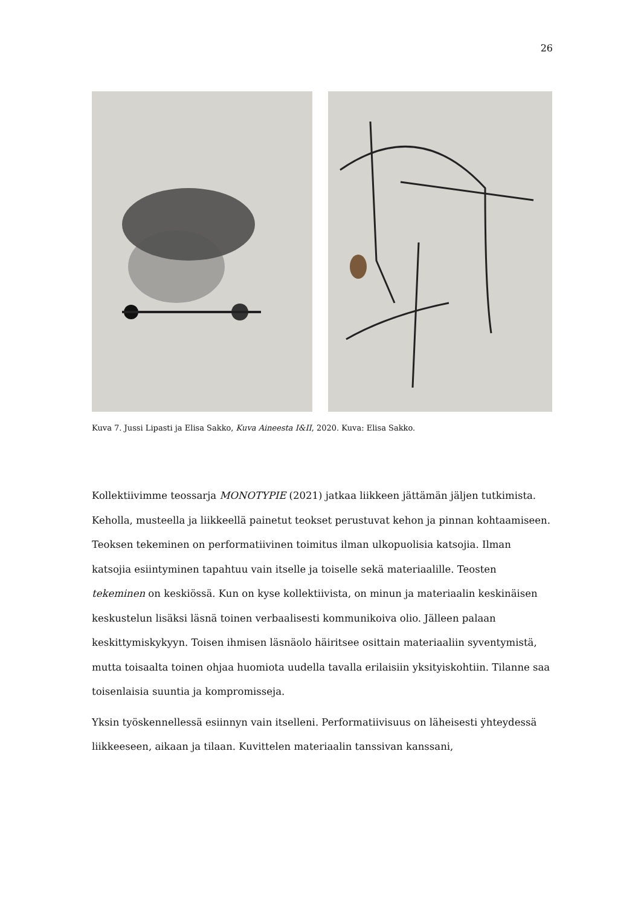26
Kuva 7. Jussi Lipasti ja Elisa Sakko, Kuva Aineesta I&II, 2020. Kuva: Elisa Sakko.
Kollektiivimme teossarja MONOTYPIE (2021) jatkaa liikkeen jättämän jäljen tutkimista. Keholla, musteella ja liikkeellä painetut teokset perustuvat kehon ja pinnan kohtaamiseen. Teoksen tekeminen on performatiivinen toimitus ilman ulkopuolisia katsojia. Ilman katsojia esiintyminen tapahtuu vain itselle ja toiselle sekä materiaalille. Teosten tekeminen on keskiössä. Kun on kyse kollektiivista, on minun ja materiaalin keskinäisen keskustelun lisäksi läsnä toinen verbaalisesti kommunikoiva olio. Jälleen palaan keskittymiskykyyn. Toisen ihmisen läsnäolo häiritsee osittain materiaaliin syventymistä, mutta toisaalta toinen ohjaa huomiota uudella tavalla erilaisiin yksityiskohtiin. Tilanne saa toisenlaisia suuntia ja kompromisseja.
Yksin työskennellessä esiinnyn vain itselleni. Performatiivisuus on läheisesti yhteydessä liikkeeseen, aikaan ja tilaan. Kuvittelen materiaalin tanssivan kanssani,